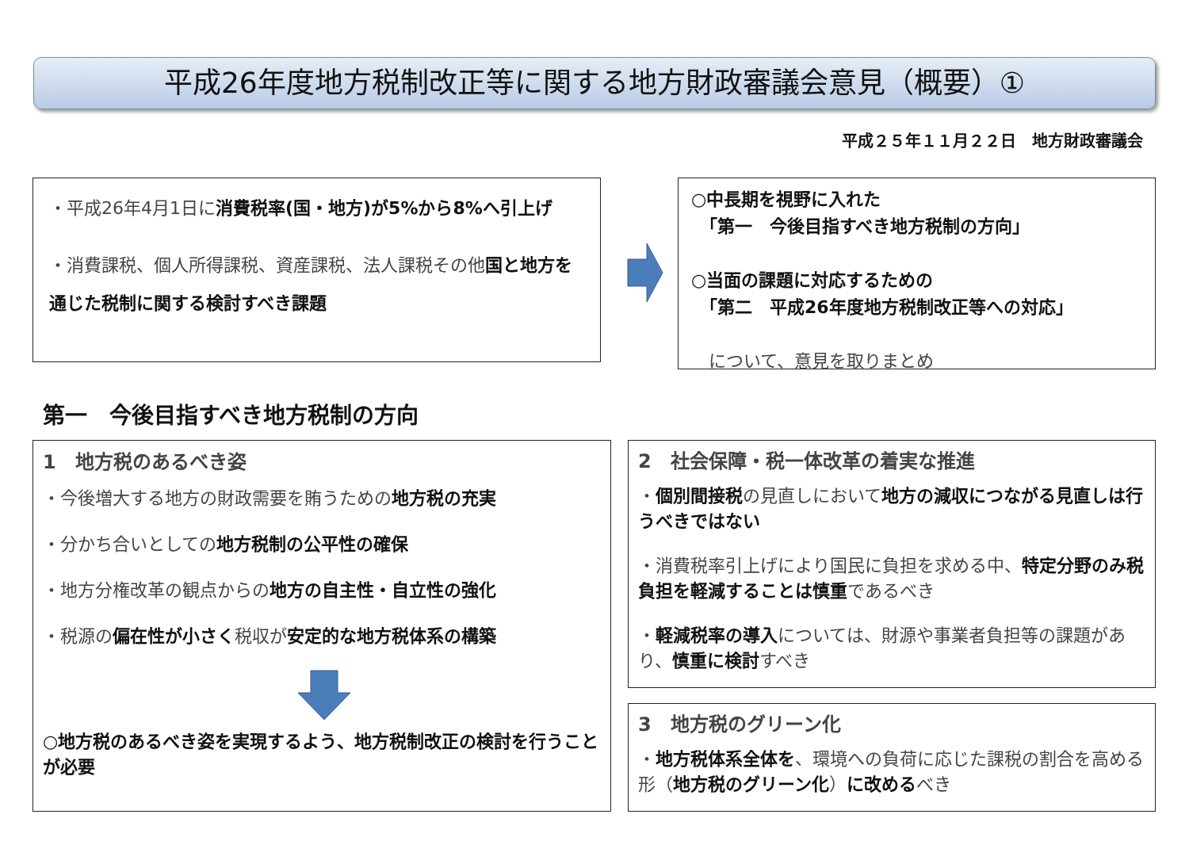平成26年度地方税制改正等に関する地方財政審議会意見（概要）①
平成２５年１１月２２日　地方財政審議会
・平成26年4月1日に消費税率(国・地方)が5%から8%へ引上げ
・消費課税、個人所得課税、資産課税、法人課税その他国と地方を通じた税制に関する検討すべき課題
○中長期を視野に入れた
　「第一　今後目指すべき地方税制の方向」
○当面の課題に対応するための
　「第二　平成26年度地方税制改正等への対応」
　について、意見を取りまとめ
第一　今後目指すべき地方税制の方向
1　地方税のあるべき姿
・今後増大する地方の財政需要を賄うための地方税の充実
・分かち合いとしての地方税制の公平性の確保
・地方分権改革の観点からの地方の自主性・自立性の強化
・税源の偏在性が小さく税収が安定的な地方税体系の構築
○地方税のあるべき姿を実現するよう、地方税制改正の検討を行うことが必要
2　社会保障・税一体改革の着実な推進
・個別間接税の見直しにおいて地方の減収につながる見直しは行うべきではない
・消費税率引上げにより国民に負担を求める中、特定分野のみ税負担を軽減することは慎重であるべき
・軽減税率の導入については、財源や事業者負担等の課題があり、慎重に検討すべき
3　地方税のグリーン化
・地方税体系全体を、環境への負荷に応じた課税の割合を高める形（地方税のグリーン化）に改めるべき